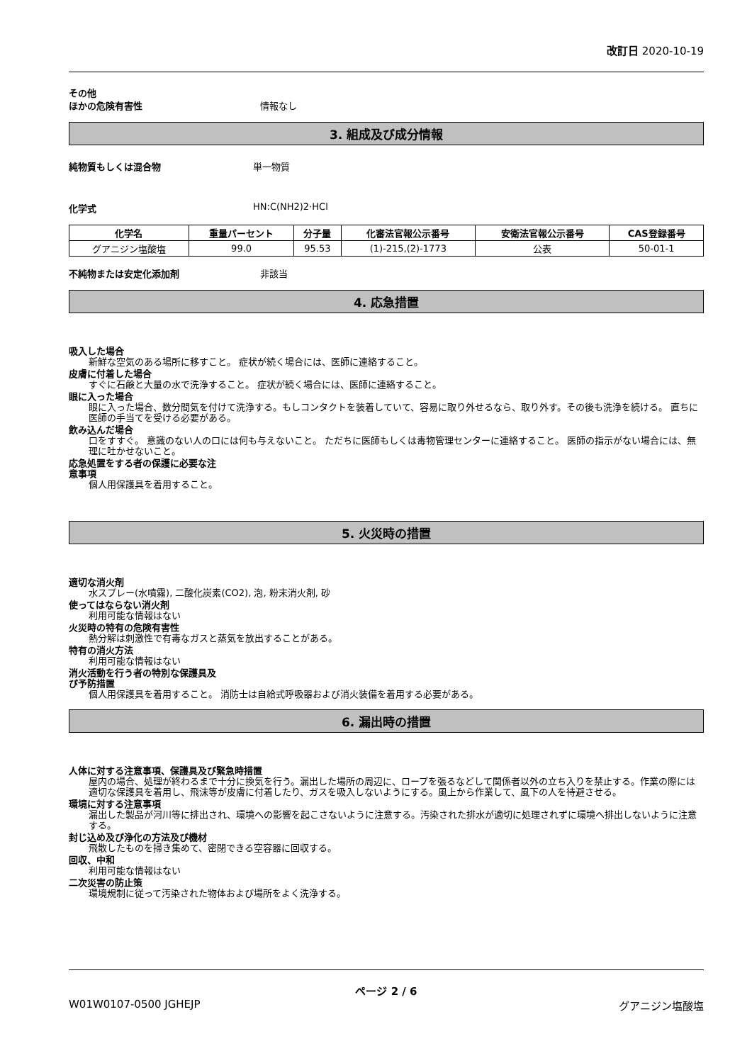改訂日 2020-10-19
その他
ほかの危険有害性 情報なし
3. 組成及び成分情報
純物質もしくは混合物 単一物質
化学式 HN:C(NH2)2·HCl
| 化学名 | 重量パーセント | 分子量 | 化審法官報公示番号 | 安衛法官報公示番号 | CAS登録番号 |
| --- | --- | --- | --- | --- | --- |
| グアニジン塩酸塩 | 99.0 | 95.53 | (1)-215,(2)-1773 | 公表 | 50-01-1 |
不純物または安定化添加剤 非該当
4. 応急措置
吸入した場合
新鮮な空気のある場所に移すこと。 症状が続く場合には、医師に連絡すること。
皮膚に付着した場合
すぐに石鹸と大量の水で洗浄すること。 症状が続く場合には、医師に連絡すること。
眼に入った場合
眼に入った場合、数分間気を付けて洗浄する。もしコンタクトを装着していて、容易に取り外せるなら、取り外す。その後も洗浄を続ける。 直ちに医師の手当てを受ける必要がある。
飲み込んだ場合
口をすすぐ。 意識のない人の口には何も与えないこと。 ただちに医師もしくは毒物管理センターに連絡すること。 医師の指示がない場合には、無理に吐かせないこと。
応急処置をする者の保護に必要な注
意事項
個人用保護具を着用すること。
5. 火災時の措置
適切な消火剤
水スプレー(水噴霧), 二酸化炭素(CO2), 泡, 粉末消火剤, 砂
使ってはならない消火剤
利用可能な情報はない
火災時の特有の危険有害性
熱分解は刺激性で有毒なガスと蒸気を放出することがある。
特有の消火方法
利用可能な情報はない
消火活動を行う者の特別な保護具及
び予防措置
個人用保護具を着用すること。 消防士は自給式呼吸器および消火装備を着用する必要がある。
6. 漏出時の措置
人体に対する注意事項、保護具及び緊急時措置
屋内の場合、処理が終わるまで十分に換気を行う。漏出した場所の周辺に、ロープを張るなどして関係者以外の立ち入りを禁止する。作業の際には適切な保護具を着用し、飛沫等が皮膚に付着したり、ガスを吸入しないようにする。風上から作業して、風下の人を待避させる。
環境に対する注意事項
漏出した製品が河川等に排出され、環境への影響を起こさないように注意する。汚染された排水が適切に処理されずに環境へ排出しないように注意する。
封じ込め及び浄化の方法及び機材
飛散したものを掃き集めて、密閉できる空容器に回収する。
回収、中和
利用可能な情報はない
二次災害の防止策
環境規制に従って汚染された物体および場所をよく洗浄する。
ページ 2 / 6
W01W0107-0500 JGHEJP グアニジン塩酸塩